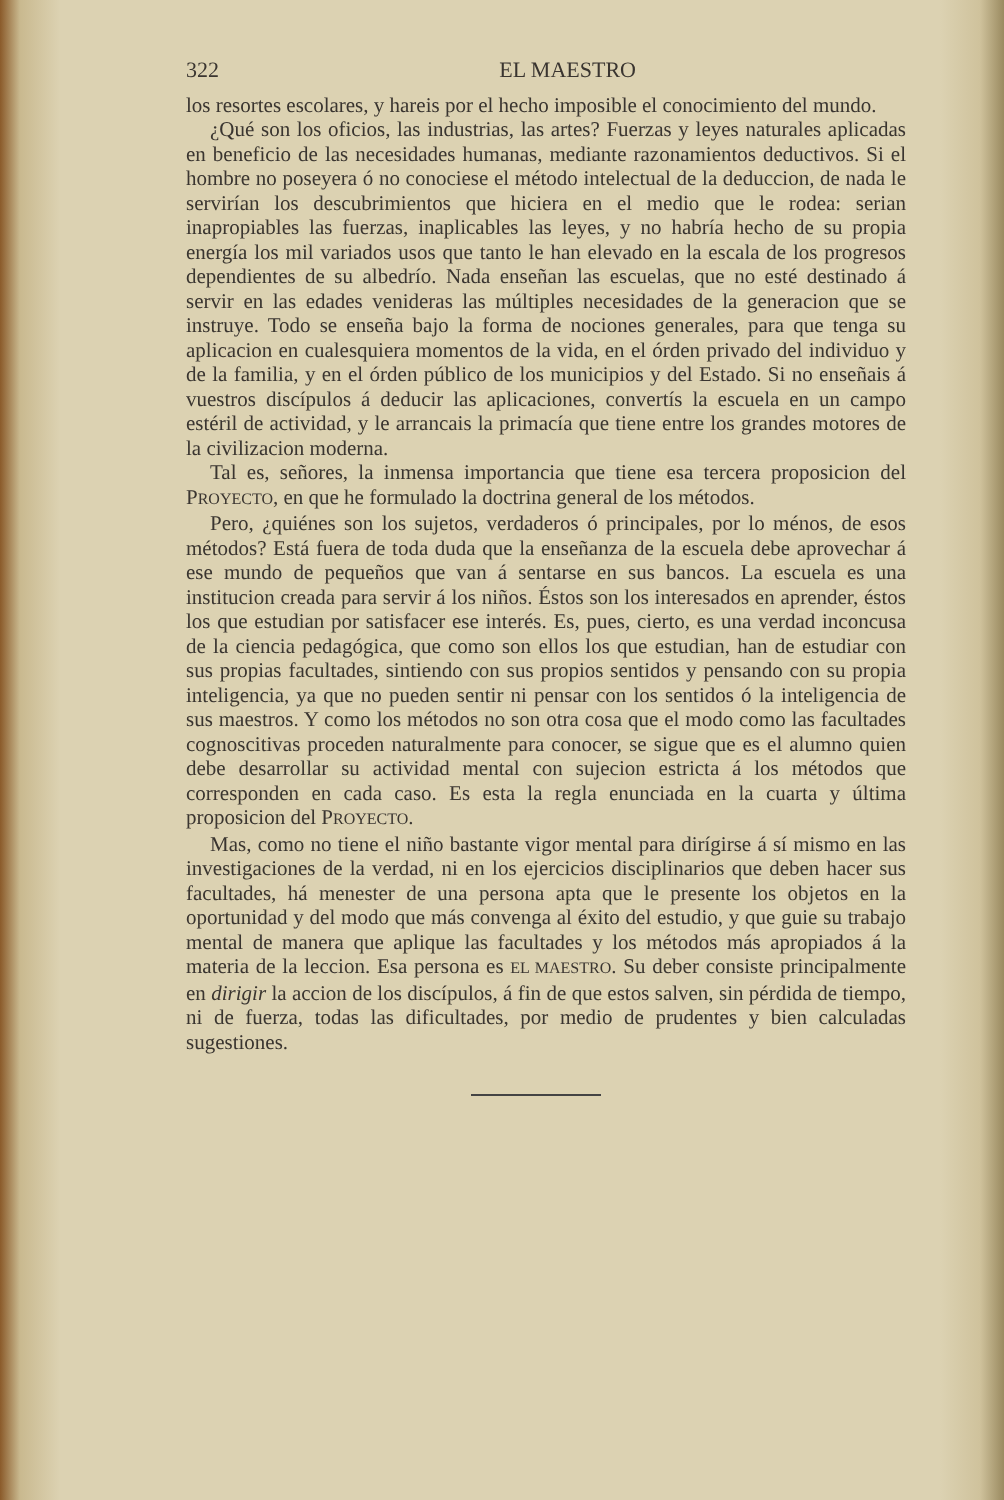322 EL MAESTRO
los resortes escolares, y hareis por el hecho imposible el conocimiento del mundo.
¿Qué son los oficios, las industrias, las artes? Fuerzas y leyes naturales aplicadas en beneficio de las necesidades humanas, mediante razonamientos deductivos. Si el hombre no poseyera ó no conociese el método intelectual de la deduccion, de nada le servirían los descubrimientos que hiciera en el medio que le rodea: serian inapropiables las fuerzas, inaplicables las leyes, y no habría hecho de su propia energía los mil variados usos que tanto le han elevado en la escala de los progresos dependientes de su albedrío. Nada enseñan las escuelas, que no esté destinado á servir en las edades venideras las múltiples necesidades de la generacion que se instruye. Todo se enseña bajo la forma de nociones generales, para que tenga su aplicacion en cualesquiera momentos de la vida, en el órden privado del individuo y de la familia, y en el órden público de los municipios y del Estado. Si no enseñais á vuestros discípulos á deducir las aplicaciones, convertís la escuela en un campo estéril de actividad, y le arrancais la primacía que tiene entre los grandes motores de la civilizacion moderna.
Tal es, señores, la inmensa importancia que tiene esa tercera proposicion del PROYECTO, en que he formulado la doctrina general de los métodos.
Pero, ¿quiénes son los sujetos, verdaderos ó principales, por lo ménos, de esos métodos? Está fuera de toda duda que la enseñanza de la escuela debe aprovechar á ese mundo de pequeños que van á sentarse en sus bancos. La escuela es una institucion creada para servir á los niños. Éstos son los interesados en aprender, éstos los que estudian por satisfacer ese interés. Es, pues, cierto, es una verdad inconcusa de la ciencia pedagógica, que como son ellos los que estudian, han de estudiar con sus propias facultades, sintiendo con sus propios sentidos y pensando con su propia inteligencia, ya que no pueden sentir ni pensar con los sentidos ó la inteligencia de sus maestros. Y como los métodos no son otra cosa que el modo como las facultades cognoscitivas proceden naturalmente para conocer, se sigue que es el alumno quien debe desarrollar su actividad mental con sujecion estricta á los métodos que corresponden en cada caso. Es esta la regla enunciada en la cuarta y última proposicion del PROYECTO.
Mas, como no tiene el niño bastante vigor mental para dirígirse á sí mismo en las investigaciones de la verdad, ni en los ejercicios disciplinarios que deben hacer sus facultades, há menester de una persona apta que le presente los objetos en la oportunidad y del modo que más convenga al éxito del estudio, y que guie su trabajo mental de manera que aplique las facultades y los métodos más apropiados á la materia de la leccion. Esa persona es EL MAESTRO. Su deber consiste principalmente en dirigir la accion de los discípulos, á fin de que estos salven, sin pérdida de tiempo, ni de fuerza, todas las dificultades, por medio de prudentes y bien calculadas sugestiones.